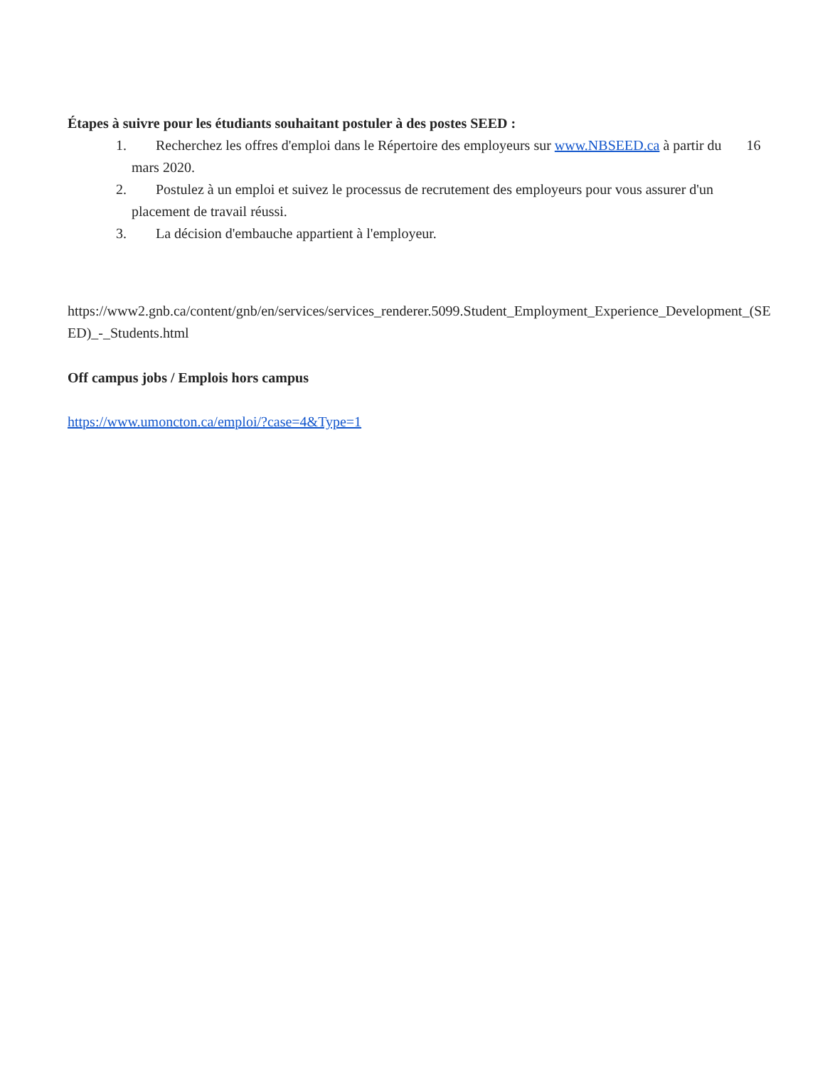Étapes à suivre pour les étudiants souhaitant postuler à des postes SEED :
1. Recherchez les offres d'emploi dans le Répertoire des employeurs sur www.NBSEED.ca à partir du 16 mars 2020.
2. Postulez à un emploi et suivez le processus de recrutement des employeurs pour vous assurer d'un placement de travail réussi.
3. La décision d'embauche appartient à l'employeur.
https://www2.gnb.ca/content/gnb/en/services/services_renderer.5099.Student_Employment_Experience_Development_(SEED)_-_Students.html
Off campus jobs / Emplois hors campus
https://www.umoncton.ca/emploi/?case=4&Type=1